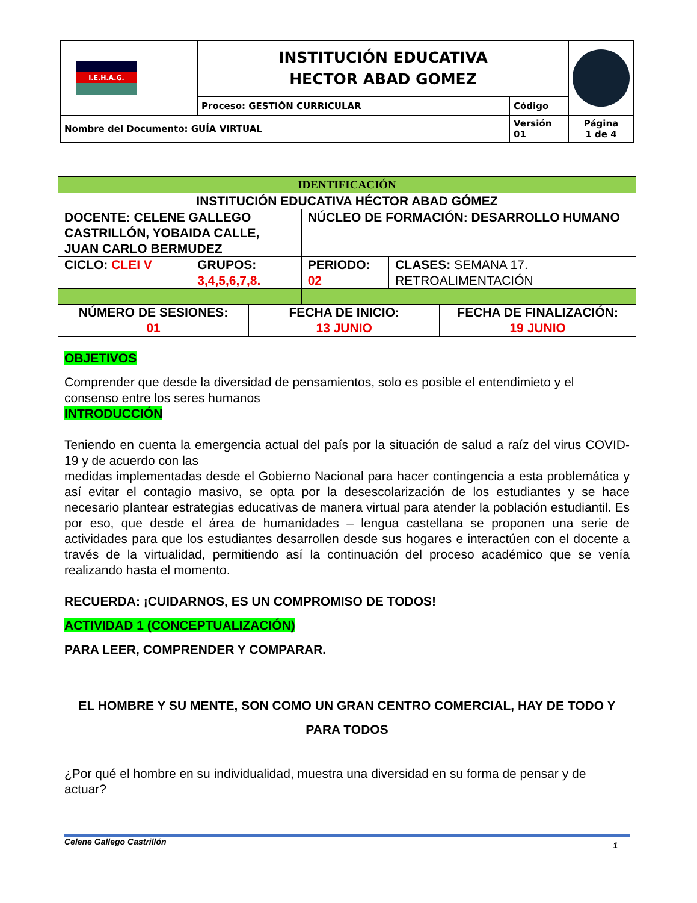| I.E.H.A.G. | INSTITUCIÓN EDUCATIVA HECTOR ABAD GOMEZ | | |
| | Proceso: GESTIÓN CURRICULAR | Código | |
| Nombre del Documento: GUÍA VIRTUAL | | Versión 01 | Página 1 de 4 |
| IDENTIFICACIÓN | | | |
| INSTITUCIÓN EDUCATIVA HÉCTOR ABAD GÓMEZ | | | |
| DOCENTE: CELENE GALLEGO CASTRILLÓN, YOBAIDA CALLE, JUAN CARLO BERMUDEZ | | NÚCLEO DE FORMACIÓN: DESARROLLO HUMANO | |
| CICLO: CLEI V | GRUPOS: 3,4,5,6,7,8. | PERIODO: 02 | CLASES: SEMANA 17. RETROALIMENTACIÓN |
| NÚMERO DE SESIONES: 01 | FECHA DE INICIO: 13 JUNIO | FECHA DE FINALIZACIÓN: 19 JUNIO |
OBJETIVOS
Comprender que desde la diversidad de pensamientos, solo es posible el entendimieto y el consenso entre los seres humanos
INTRODUCCIÓN
Teniendo en cuenta la emergencia actual del país por la situación de salud a raíz del virus COVID- 19 y de acuerdo con las
medidas implementadas desde el Gobierno Nacional para hacer contingencia a esta problemática y así evitar el contagio masivo, se opta por la desescolarización de los estudiantes y se hace necesario plantear estrategias educativas de manera virtual para atender la población estudiantil. Es por eso, que desde el área de humanidades – lengua castellana se proponen una serie de actividades para que los estudiantes desarrollen desde sus hogares e interactúen con el docente a través de la virtualidad, permitiendo así la continuación del proceso académico que se venía realizando hasta el momento.
RECUERDA: ¡CUIDARNOS, ES UN COMPROMISO DE TODOS!
ACTIVIDAD 1 (CONCEPTUALIZACIÓN)
PARA LEER, COMPRENDER Y COMPARAR.
EL HOMBRE Y SU MENTE, SON COMO UN GRAN CENTRO COMERCIAL, HAY DE TODO Y PARA TODOS
¿Por qué el hombre en su individualidad, muestra una diversidad en su forma de pensar y de actuar?
Celene Gallego Castrillón 1